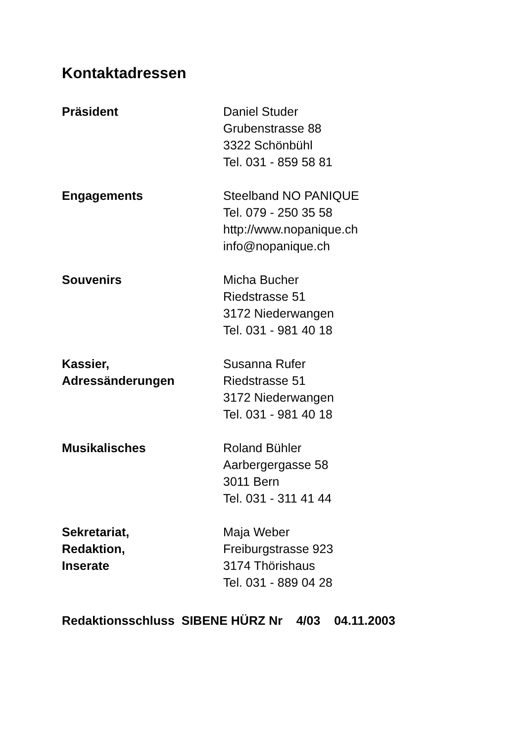Kontaktadressen
| Präsident | Daniel Studer Grubenstrasse 88 3322 Schönbühl Tel. 031 - 859 58 81 |
| Engagements | Steelband NO PANIQUE Tel. 079 - 250 35 58 http://www.nopanique.ch info@nopanique.ch |
| Souvenirs | Micha Bucher Riedstrasse 51 3172 Niederwangen Tel. 031 - 981 40 18 |
| Kassier, Adressänderungen | Susanna Rufer Riedstrasse 51 3172 Niederwangen Tel. 031 - 981 40 18 |
| Musikalisches | Roland Bühler Aarbergergasse 58 3011 Bern Tel. 031 - 311 41 44 |
| Sekretariat, Redaktion, Inserate | Maja Weber Freiburgstrasse 923 3174 Thörishaus Tel. 031 - 889 04 28 |
Redaktionsschluss SIBENE HÜRZ Nr 4/03 04.11.2003